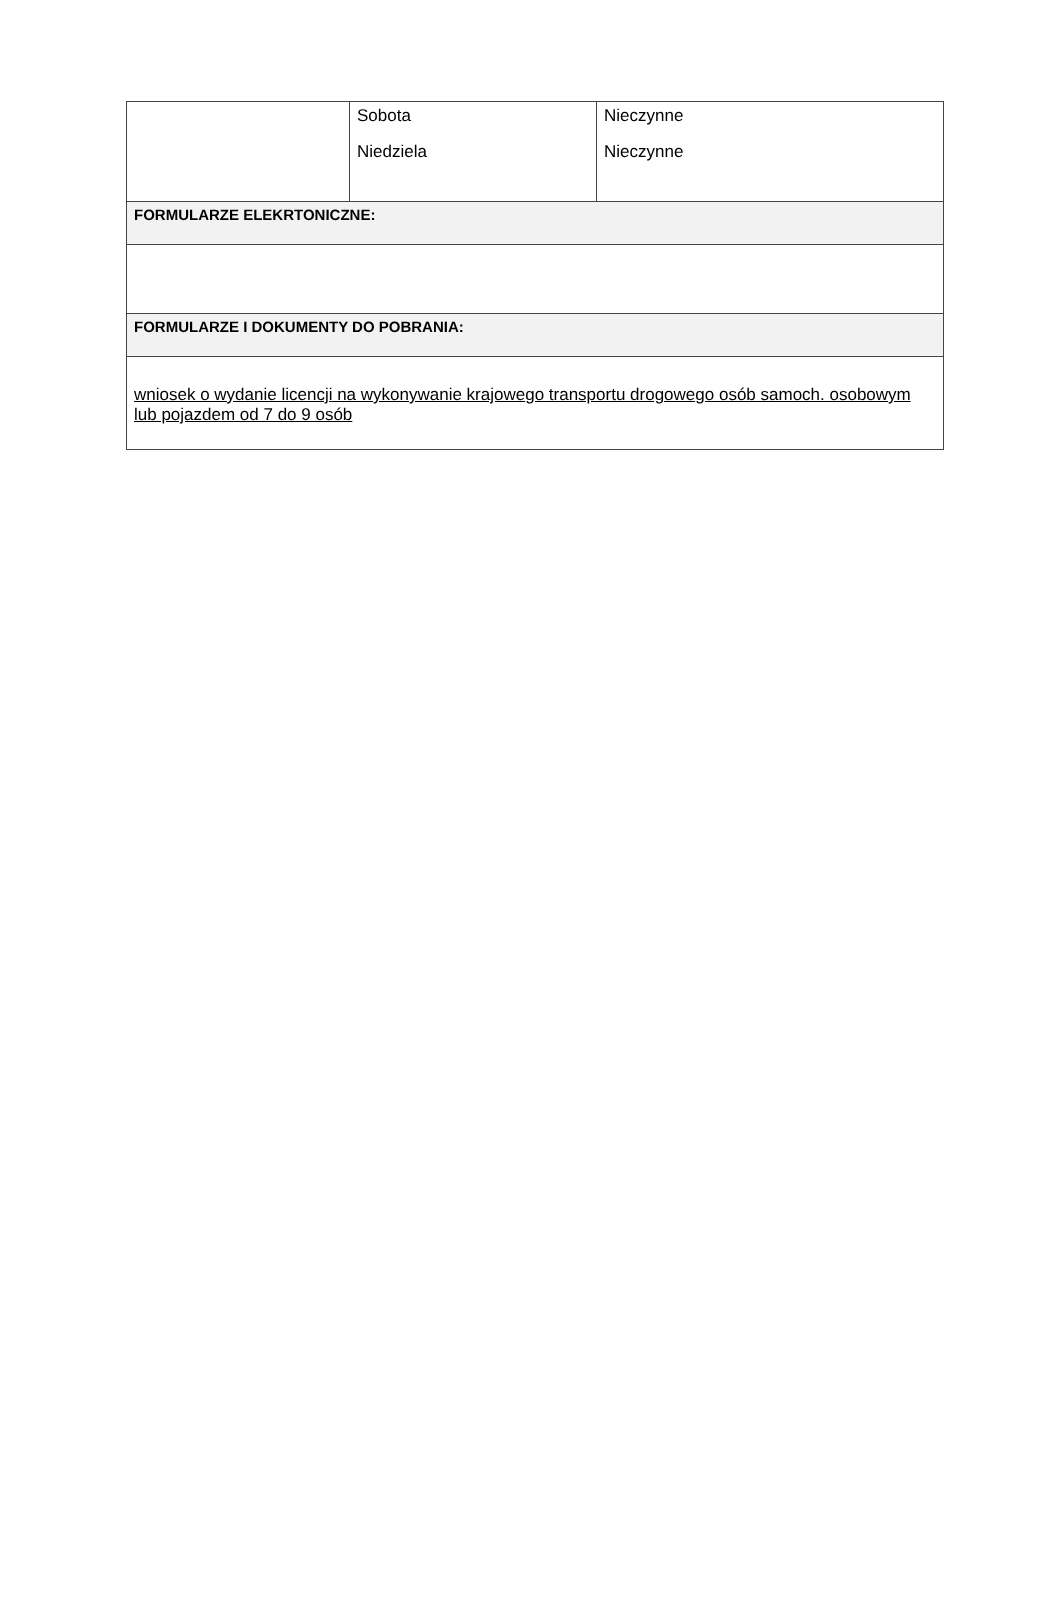| | Sobota Niedziela | Nieczynne Nieczynne |
| FORMULARZE ELEKRTONICZNE: | | |
| FORMULARZE I DOKUMENTY DO POBRANIA: | | |
| wniosek o wydanie licencji na wykonywanie krajowego transportu drogowego osób samoch. osobowym lub pojazdem od 7 do 9 osób | | |